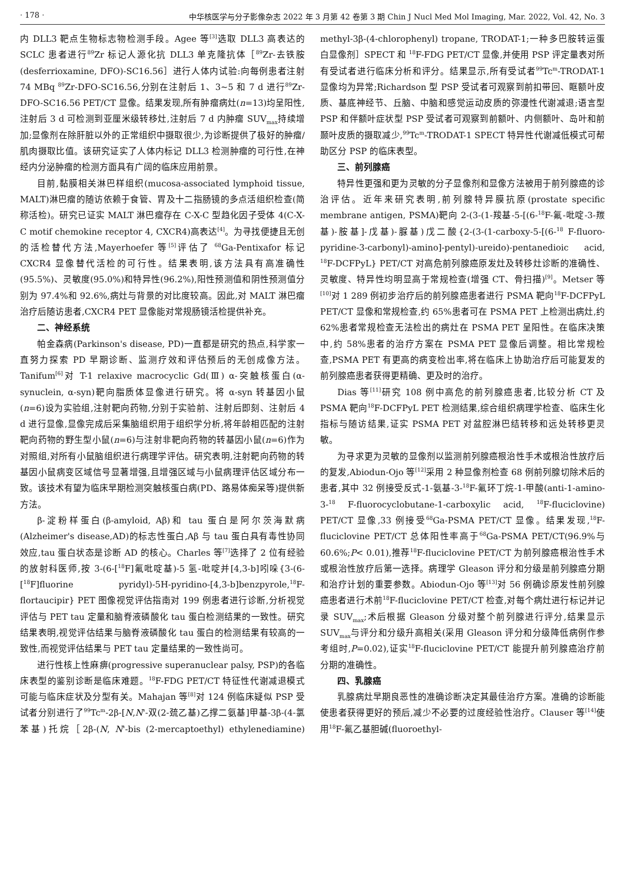· 178 · 中华核医学与分子影像杂志 2022 年 3 月第 42 卷第 3 期 Chin J Nucl Med Mol Imaging, Mar. 2022, Vol. 42, No. 3
内 DLL3 靶点生物标志物检测手段。Agee 等<sup>[3]</sup>选取 DLL3 高表达的 SCLC 患者进行<sup>89</sup>Zr 标记人源化抗 DLL3 单克隆抗体［<sup>89</sup>Zr-去铁胺(desferrioxamine, DFO)-SC16.56］进行人体内试验:向每例患者注射 74 MBq <sup>89</sup>Zr-DFO-SC16.56,分别在注射后 1、3~5 和 7 d 进行<sup>89</sup>Zr-DFO-SC16.56 PET/CT 显像。结果发现,所有肿瘤病灶(n=13)均呈阳性,注射后 3 d 可检测到亚厘米级转移灶,注射后 7 d 内肿瘤 SUV<sub>max</sub>持续增加;显像剂在除肝脏以外的正常组织中摄取很少,为诊断提供了极好的肿瘤/肌肉摄取比值。该研究证实了人体内标记 DLL3 检测肿瘤的可行性,在神经内分泌肿瘤的检测方面具有广阔的临床应用前景。
目前,黏膜相关淋巴样组织(mucosa-associated lymphoid tissue, MALT)淋巴瘤的随访依赖于食管、胃及十二指肠镜的多点活组织检查(简称活检)。研究已证实 MALT 淋巴瘤存在 C-X-C 型趋化因子受体 4(C-X-C motif chemokine receptor 4, CXCR4)高表达<sup>[4]</sup>。为寻找便捷且无创的活检替代方法,Mayerhoefer 等<sup>[5]</sup>评估了 <sup>68</sup>Ga-Pentixafor 标记 CXCR4 显像替代活检的可行性。结果表明,该方法具有高准确性(95.5%)、灵敏度(95.0%)和特异性(96.2%),阳性预测值和阴性预测值分别为 97.4%和 92.6%,病灶与背景的对比度较高。因此,对 MALT 淋巴瘤治疗后随访患者,CXCR4 PET 显像能对常规肠镜活检提供补充。
二、神经系统
帕金森病(Parkinson's disease, PD)一直都是研究的热点,科学家一直努力探索 PD 早期诊断、监测疗效和评估预后的无创成像方法。Tanifum<sup>[6]</sup>对 T-1 relaxive macrocyclic Gd(Ⅲ) α-突触核蛋白(α-synuclein, α-syn)靶向脂质体显像进行研究。将 α-syn 转基因小鼠(n=6)设为实验组,注射靶向药物,分别于实验前、注射后即刻、注射后 4 d 进行显像,显像完成后采集脑组织用于组织学分析,将年龄相匹配的注射靶向药物的野生型小鼠(n=6)与注射非靶向药物的转基因小鼠(n=6)作为对照组,对所有小鼠脑组织进行病理学评估。研究表明,注射靶向药物的转基因小鼠病变区域信号显著增强,且增强区域与小鼠病理评估区域分布一致。该技术有望为临床早期检测突触核蛋白病(PD、路易体痴呆等)提供新方法。
β-淀粉样蛋白(β-amyloid, Aβ)和 tau 蛋白是阿尔茨海默病(Alzheimer's disease,AD)的标志性蛋白,Aβ 与 tau 蛋白具有毒性协同效应,tau 蛋白状态是诊断 AD 的核心。Charles 等<sup>[7]</sup>选择了 2 位有经验的放射科医师,按 3-(6-[<sup>18</sup>F]氟吡啶基)-5 氢-吡啶并[4,3-b]吲哚{3-(6-[<sup>18</sup>F]fluorine pyridyl)-5H-pyridino-[4,3-b]benzpyrole,<sup>18</sup>F-flortaucipir} PET 图像视觉评估指南对 199 例患者进行诊断,分析视觉评估与 PET tau 定量和脑脊液磷酸化 tau 蛋白检测结果的一致性。研究结果表明,视觉评估结果与脑脊液磷酸化 tau 蛋白的检测结果有较高的一致性,而视觉评估结果与 PET tau 定量结果的一致性尚可。
进行性核上性麻痹(progressive superanuclear palsy, PSP)的各临床表型的鉴别诊断是临床难题。<sup>18</sup>F-FDG PET/CT 特征性代谢减退模式可能与临床症状及分型有关。Mahajan 等<sup>[8]</sup>对 124 例临床疑似 PSP 受试者分别进行了<sup>99</sup>Tc<sup>m</sup>-2β-[N,N'-双(2-巯乙基)乙撑二氨基]甲基-3β-(4-氯苯基)托烷［2β-(N, N'-bis (2-mercaptoethyl) ethylenediamine) methyl-3β-(4-chlorophenyl) tropane, TRODAT-1;一种多巴胺转运蛋白显像剂］SPECT 和 <sup>18</sup>F-FDG PET/CT 显像,并使用 PSP 评定量表对所有受试者进行临床分析和评分。结果显示,所有受试者<sup>99</sup>Tc<sup>m</sup>-TRODAT-1 显像均为异常;Richardson 型 PSP 受试者可观察到前扣带回、眶额叶皮质、基底神经节、丘脑、中脑和感觉运动皮质的弥漫性代谢减退;语言型 PSP 和伴额叶症状型 PSP 受试者可观察到前额叶、内侧额叶、岛叶和前颞叶皮质的摄取减少,<sup>99</sup>Tc<sup>m</sup>-TRODAT-1 SPECT 特异性代谢减低模式可帮助区分 PSP 的临床表型。
三、前列腺癌
特异性更强和更为灵敏的分子显像剂和显像方法被用于前列腺癌的诊治评估。近年来研究表明,前列腺特异膜抗原(prostate specific membrane antigen, PSMA)靶向 2-(3-(1-羧基-5-[(6-<sup>18</sup>F-氟-吡啶-3-羰基)-胺基]-戊基)-脲基)戊二酸{2-(3-(1-carboxy-5-[(6-<sup>18</sup> F-fluoro-pyridine-3-carbonyl)-amino]-pentyl)-ureido)-pentanedioic acid, <sup>18</sup>F-DCFPyL} PET/CT 对高危前列腺癌原发灶及转移灶诊断的准确性、灵敏度、特异性均明显高于常规检查(增强 CT、骨扫描)<sup>[9]</sup>。Metser 等<sup>[10]</sup>对 1 289 例初步治疗后的前列腺癌患者进行 PSMA 靶向<sup>18</sup>F-DCFPyL PET/CT 显像和常规检查,约 65%患者可在 PSMA PET 上检测出病灶,约 62%患者常规检查无法检出的病灶在 PSMA PET 呈阳性。在临床决策中,约 58%患者的治疗方案在 PSMA PET 显像后调整。相比常规检查,PSMA PET 有更高的病变检出率,将在临床上协助治疗后可能复发的前列腺癌患者获得更精确、更及时的治疗。
Dias 等<sup>[11]</sup>研究 108 例中高危的前列腺癌患者,比较分析 CT 及 PSMA 靶向<sup>18</sup>F-DCFPyL PET 检测结果,综合组织病理学检查、临床生化指标与随访结果,证实 PSMA PET 对盆腔淋巴结转移和远处转移更灵敏。
为寻求更为灵敏的显像剂以监测前列腺癌根治性手术或根治性放疗后的复发,Abiodun-Ojo 等<sup>[12]</sup>采用 2 种显像剂检查 68 例前列腺切除术后的患者,其中 32 例接受反式-1-氨基-3-<sup>18</sup>F-氟环丁烷-1-甲酸(anti-1-amino-3-<sup>18</sup> F-fluorocyclobutane-1-carboxylic acid, <sup>18</sup>F-fluciclovine) PET/CT 显像,33 例接受<sup>68</sup>Ga-PSMA PET/CT 显像。结果发现,<sup>18</sup>F-fluciclovine PET/CT 总体阳性率高于<sup>68</sup>Ga-PSMA PET/CT(96.9%与 60.6%;P< 0.01),推荐<sup>18</sup>F-fluciclovine PET/CT 为前列腺癌根治性手术或根治性放疗后第一选择。病理学 Gleason 评分和分级是前列腺癌分期和治疗计划的重要参数。Abiodun-Ojo 等<sup>[13]</sup>对 56 例确诊原发性前列腺癌患者进行术前<sup>18</sup>F-fluciclovine PET/CT 检查,对每个病灶进行标记并记录 SUV<sub>max</sub>;术后根据 Gleason 分级对整个前列腺进行评分,结果显示 SUV<sub>max</sub>与评分和分级升高相关(采用 Gleason 评分和分级降低病例作参考组时,P=0.02),证实<sup>18</sup>F-fluciclovine PET/CT 能提升前列腺癌治疗前分期的准确性。
四、乳腺癌
乳腺病灶早期良恶性的准确诊断决定其最佳治疗方案。准确的诊断能使患者获得更好的预后,减少不必要的过度经验性治疗。Clauser 等<sup>[14]</sup>使用<sup>18</sup>F-氟乙基胆碱(fluoroethyl-